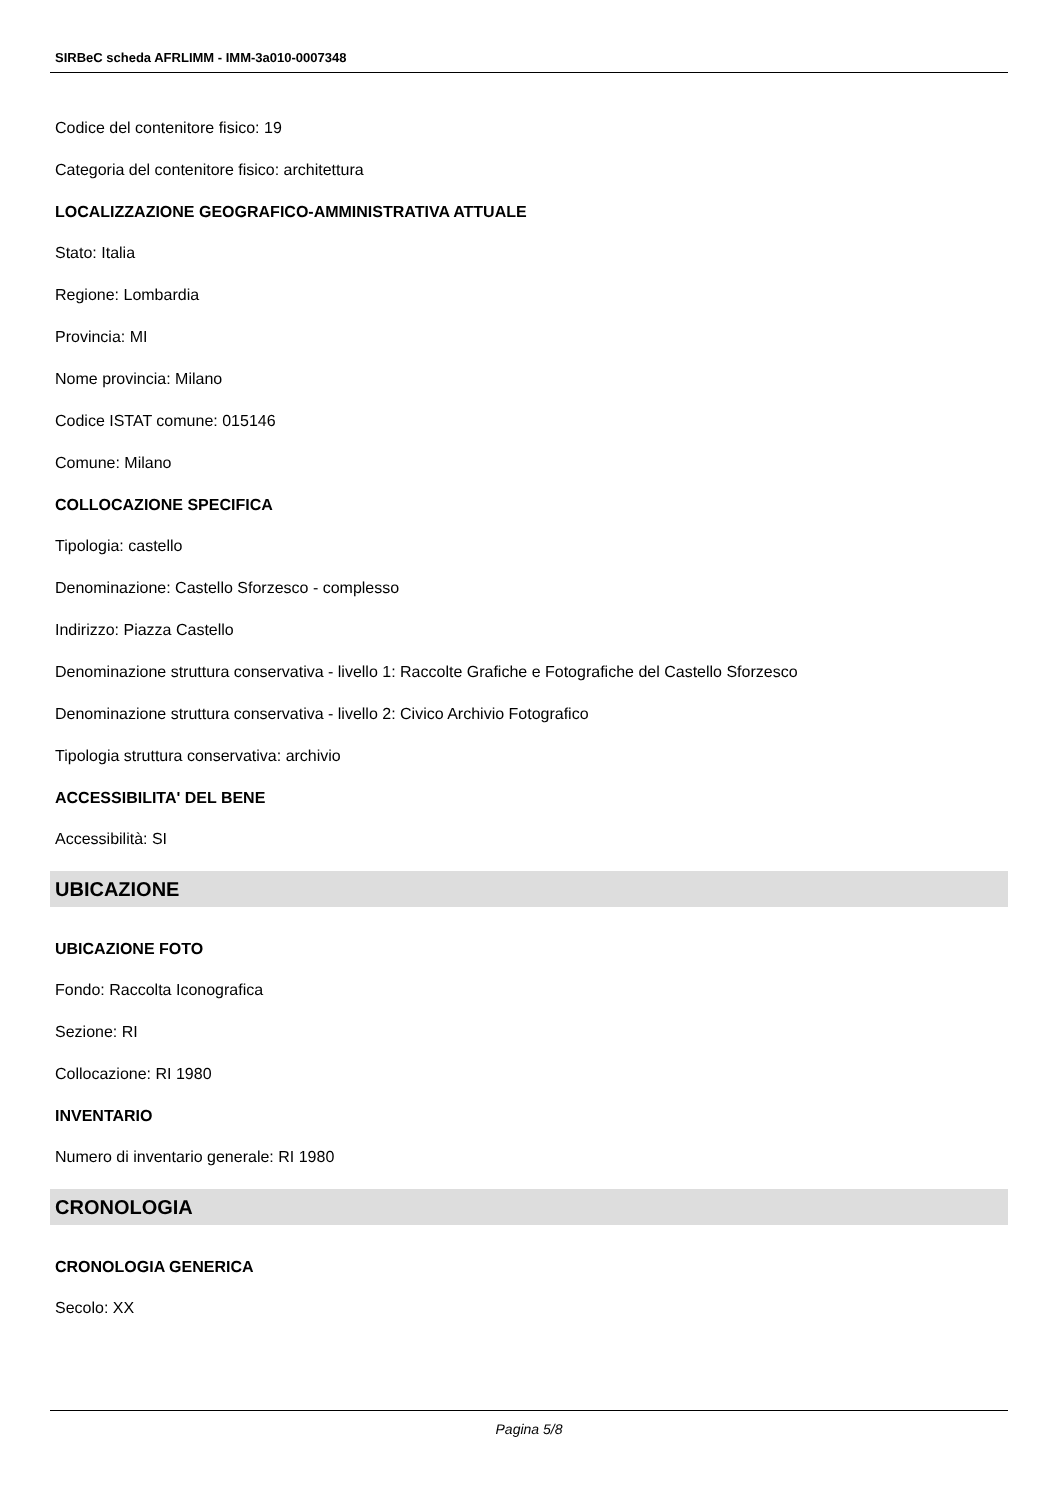SIRBeC scheda AFRLIMM - IMM-3a010-0007348
Codice del contenitore fisico: 19
Categoria del contenitore fisico: architettura
LOCALIZZAZIONE GEOGRAFICO-AMMINISTRATIVA ATTUALE
Stato: Italia
Regione: Lombardia
Provincia: MI
Nome provincia: Milano
Codice ISTAT comune: 015146
Comune: Milano
COLLOCAZIONE SPECIFICA
Tipologia: castello
Denominazione: Castello Sforzesco - complesso
Indirizzo: Piazza Castello
Denominazione struttura conservativa - livello 1: Raccolte Grafiche e Fotografiche del Castello Sforzesco
Denominazione struttura conservativa - livello 2: Civico Archivio Fotografico
Tipologia struttura conservativa: archivio
ACCESSIBILITA' DEL BENE
Accessibilità: SI
UBICAZIONE
UBICAZIONE FOTO
Fondo: Raccolta Iconografica
Sezione: RI
Collocazione: RI 1980
INVENTARIO
Numero di inventario generale: RI 1980
CRONOLOGIA
CRONOLOGIA GENERICA
Secolo: XX
Pagina 5/8